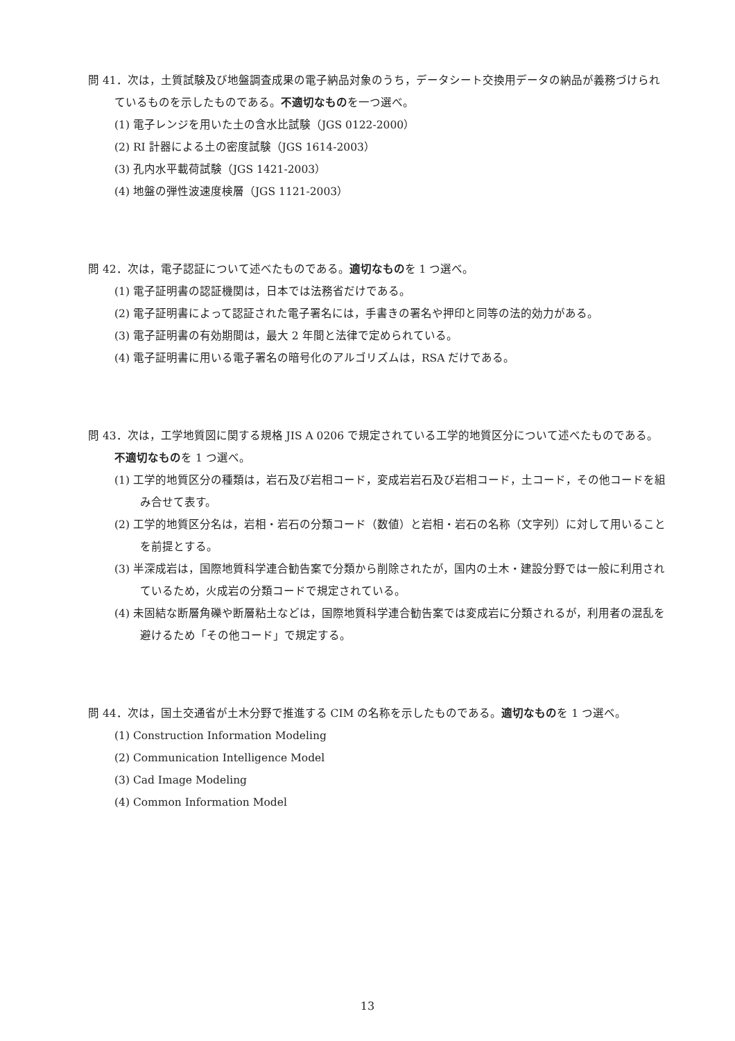問 41．次は，土質試験及び地盤調査成果の電子納品対象のうち，データシート交換用データの納品が義務づけられているものを示したものである。不適切なものを一つ選べ。
(1) 電子レンジを用いた土の含水比試験（JGS 0122-2000）
(2) RI 計器による土の密度試験（JGS 1614-2003）
(3) 孔内水平載荷試験（JGS 1421-2003）
(4) 地盤の弾性波速度検層（JGS 1121-2003）
問 42．次は，電子認証について述べたものである。適切なものを 1 つ選べ。
(1) 電子証明書の認証機関は，日本では法務省だけである。
(2) 電子証明書によって認証された電子署名には，手書きの署名や押印と同等の法的効力がある。
(3) 電子証明書の有効期間は，最大 2 年間と法律で定められている。
(4) 電子証明書に用いる電子署名の暗号化のアルゴリズムは，RSA だけである。
問 43．次は，工学地質図に関する規格 JIS A 0206 で規定されている工学的地質区分について述べたものである。不適切なものを 1 つ選べ。
(1) 工学的地質区分の種類は，岩石及び岩相コード，変成岩岩石及び岩相コード，土コード，その他コードを組み合せて表す。
(2) 工学的地質区分名は，岩相・岩石の分類コード（数値）と岩相・岩石の名称（文字列）に対して用いることを前提とする。
(3) 半深成岩は，国際地質科学連合勧告案で分類から削除されたが，国内の土木・建設分野では一般に利用されているため，火成岩の分類コードで規定されている。
(4) 未固結な断層角礫や断層粘土などは，国際地質科学連合勧告案では変成岩に分類されるが，利用者の混乱を避けるため「その他コード」で規定する。
問 44．次は，国土交通省が土木分野で推進する CIM の名称を示したものである。適切なものを 1 つ選べ。
(1) Construction Information Modeling
(2) Communication Intelligence Model
(3) Cad Image Modeling
(4) Common Information Model
13